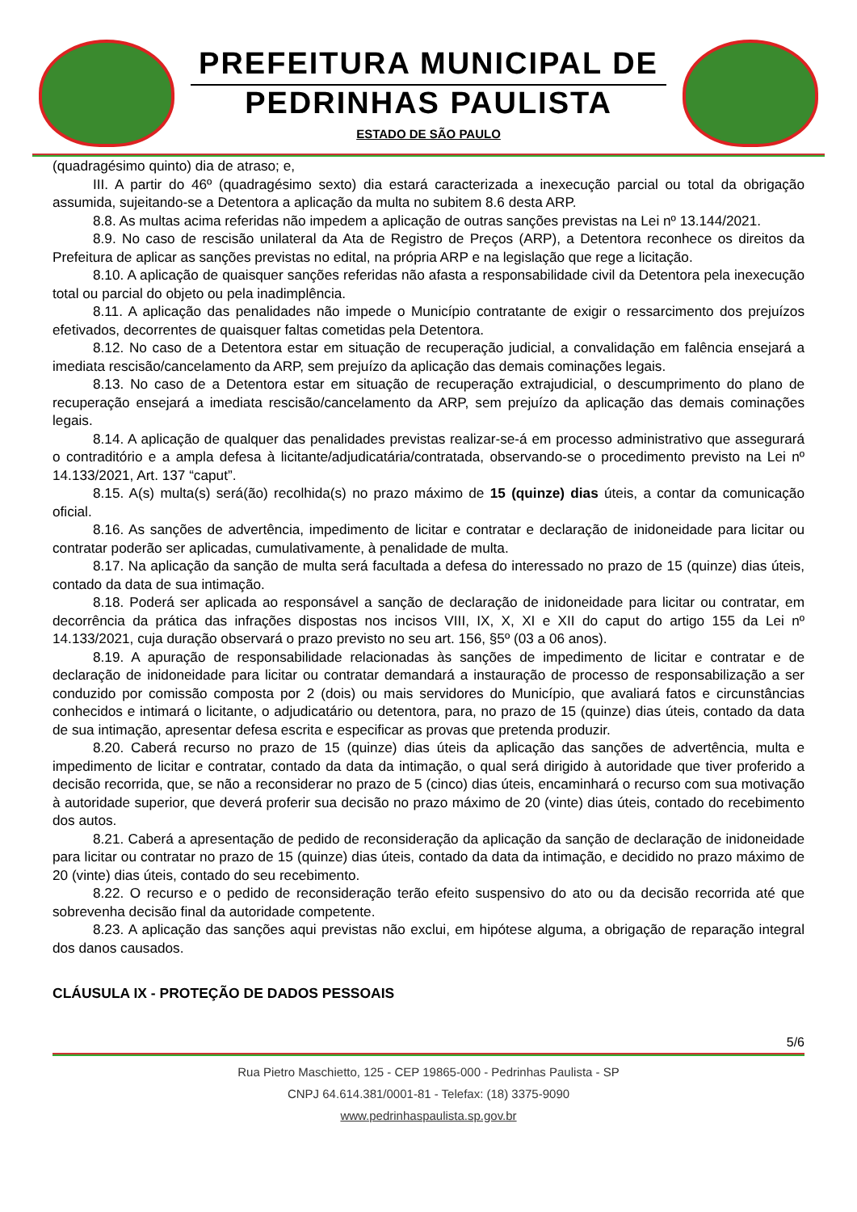PREFEITURA MUNICIPAL DE
PEDRINHAS PAULISTA
ESTADO DE SÃO PAULO
(quadragésimo quinto) dia de atraso; e,
III. A partir do 46º (quadragésimo sexto) dia estará caracterizada a inexecução parcial ou total da obrigação assumida, sujeitando-se a Detentora a aplicação da multa no subitem 8.6 desta ARP.
8.8. As multas acima referidas não impedem a aplicação de outras sanções previstas na Lei nº 13.144/2021.
8.9. No caso de rescisão unilateral da Ata de Registro de Preços (ARP), a Detentora reconhece os direitos da Prefeitura de aplicar as sanções previstas no edital, na própria ARP e na legislação que rege a licitação.
8.10. A aplicação de quaisquer sanções referidas não afasta a responsabilidade civil da Detentora pela inexecução total ou parcial do objeto ou pela inadimplência.
8.11. A aplicação das penalidades não impede o Município contratante de exigir o ressarcimento dos prejuízos efetivados, decorrentes de quaisquer faltas cometidas pela Detentora.
8.12. No caso de a Detentora estar em situação de recuperação judicial, a convalidação em falência ensejará a imediata rescisão/cancelamento da ARP, sem prejuízo da aplicação das demais cominações legais.
8.13. No caso de a Detentora estar em situação de recuperação extrajudicial, o descumprimento do plano de recuperação ensejará a imediata rescisão/cancelamento da ARP, sem prejuízo da aplicação das demais cominações legais.
8.14. A aplicação de qualquer das penalidades previstas realizar-se-á em processo administrativo que assegurará o contraditório e a ampla defesa à licitante/adjudicatária/contratada, observando-se o procedimento previsto na Lei nº 14.133/2021, Art. 137 “caput”.
8.15. A(s) multa(s) será(ão) recolhida(s) no prazo máximo de 15 (quinze) dias úteis, a contar da comunicação oficial.
8.16. As sanções de advertência, impedimento de licitar e contratar e declaração de inidoneidade para licitar ou contratar poderão ser aplicadas, cumulativamente, à penalidade de multa.
8.17. Na aplicação da sanção de multa será facultada a defesa do interessado no prazo de 15 (quinze) dias úteis, contado da data de sua intimação.
8.18. Poderá ser aplicada ao responsável a sanção de declaração de inidoneidade para licitar ou contratar, em decorrência da prática das infrações dispostas nos incisos VIII, IX, X, XI e XII do caput do artigo 155 da Lei nº 14.133/2021, cuja duração observará o prazo previsto no seu art. 156, §5º (03 a 06 anos).
8.19. A apuração de responsabilidade relacionadas às sanções de impedimento de licitar e contratar e de declaração de inidoneidade para licitar ou contratar demandará a instauração de processo de responsabilização a ser conduzido por comissão composta por 2 (dois) ou mais servidores do Município, que avaliará fatos e circunstâncias conhecidos e intimará o licitante, o adjudicatário ou detentora, para, no prazo de 15 (quinze) dias úteis, contado da data de sua intimação, apresentar defesa escrita e especificar as provas que pretenda produzir.
8.20. Caberá recurso no prazo de 15 (quinze) dias úteis da aplicação das sanções de advertência, multa e impedimento de licitar e contratar, contado da data da intimação, o qual será dirigido à autoridade que tiver proferido a decisão recorrida, que, se não a reconsiderar no prazo de 5 (cinco) dias úteis, encaminhará o recurso com sua motivação à autoridade superior, que deverá proferir sua decisão no prazo máximo de 20 (vinte) dias úteis, contado do recebimento dos autos.
8.21. Caberá a apresentação de pedido de reconsideração da aplicação da sanção de declaração de inidoneidade para licitar ou contratar no prazo de 15 (quinze) dias úteis, contado da data da intimação, e decidido no prazo máximo de 20 (vinte) dias úteis, contado do seu recebimento.
8.22. O recurso e o pedido de reconsideração terão efeito suspensivo do ato ou da decisão recorrida até que sobrevenha decisão final da autoridade competente.
8.23. A aplicação das sanções aqui previstas não exclui, em hipótese alguma, a obrigação de reparação integral dos danos causados.
CLÁUSULA IX - PROTEÇÃO DE DADOS PESSOAIS
5/6
Rua Pietro Maschietto, 125 - CEP 19865-000 - Pedrinhas Paulista - SP
CNPJ 64.614.381/0001-81 - Telefax: (18) 3375-9090
www.pedrinhaspaulista.sp.gov.br